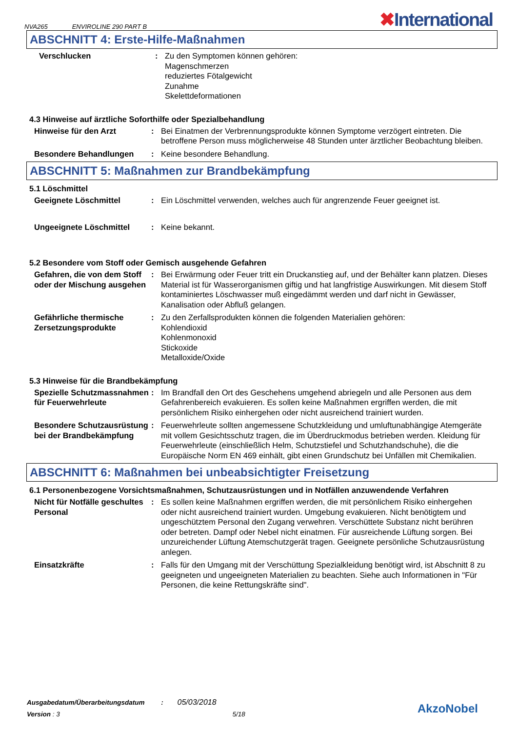NVA265 ENVIROLINE 290 PART B
✖International
ABSCHNITT 4: Erste-Hilfe-Maßnahmen
Verschlucken : Zu den Symptomen können gehören:
Magenschmerzen
reduziertes Fötalgewicht
Zunahme
Skelettdeformationen
4.3 Hinweise auf ärztliche Soforthilfe oder Spezialbehandlung
Hinweise für den Arzt : Bei Einatmen der Verbrennungsprodukte können Symptome verzögert eintreten. Die betroffene Person muss möglicherweise 48 Stunden unter ärztlicher Beobachtung bleiben.
Besondere Behandlungen : Keine besondere Behandlung.
ABSCHNITT 5: Maßnahmen zur Brandbekämpfung
5.1 Löschmittel
Geeignete Löschmittel : Ein Löschmittel verwenden, welches auch für angrenzende Feuer geeignet ist.
Ungeeignete Löschmittel : Keine bekannt.
5.2 Besondere vom Stoff oder Gemisch ausgehende Gefahren
Gefahren, die von dem Stoff oder der Mischung ausgehen
: Bei Erwärmung oder Feuer tritt ein Druckanstieg auf, und der Behälter kann platzen. Dieses Material ist für Wasserorganismen giftig und hat langfristige Auswirkungen. Mit diesem Stoff kontaminiertes Löschwasser muß eingedämmt werden und darf nicht in Gewässer, Kanalisation oder Abfluß gelangen.
Gefährliche thermische Zersetzungsprodukte
: Zu den Zerfallsprodukten können die folgenden Materialien gehören:
Kohlendioxid
Kohlenmonoxid
Stickoxide
Metalloxide/Oxide
5.3 Hinweise für die Brandbekämpfung
Spezielle Schutzmassnahmen für Feuerwehrleute
: Im Brandfall den Ort des Geschehens umgehend abriegeln und alle Personen aus dem Gefahrenbereich evakuieren. Es sollen keine Maßnahmen ergriffen werden, die mit persönlichem Risiko einhergehen oder nicht ausreichend trainiert wurden.
Besondere Schutzausrüstung bei der Brandbekämpfung
: Feuerwehrleute sollten angemessene Schutzkleidung und umluftunabhängige Atemgeräte mit vollem Gesichtsschutz tragen, die im Überdruckmodus betrieben werden. Kleidung für Feuerwehrleute (einschließlich Helm, Schutzstiefel und Schutzhandschuhe), die die Europäische Norm EN 469 einhält, gibt einen Grundschutz bei Unfällen mit Chemikalien.
ABSCHNITT 6: Maßnahmen bei unbeabsichtigter Freisetzung
6.1 Personenbezogene Vorsichtsmaßnahmen, Schutzausrüstungen und in Notfällen anzuwendende Verfahren
Nicht für Notfälle geschultes Personal
: Es sollen keine Maßnahmen ergriffen werden, die mit persönlichem Risiko einhergehen oder nicht ausreichend trainiert wurden. Umgebung evakuieren. Nicht benötigtem und ungeschütztem Personal den Zugang verwehren. Verschüttete Substanz nicht berühren oder betreten. Dampf oder Nebel nicht einatmen. Für ausreichende Lüftung sorgen. Bei unzureichender Lüftung Atemschutzgerät tragen. Geeignete persönliche Schutzausrüstung anlegen.
Einsatzkräfte : Falls für den Umgang mit der Verschüttung Spezialkleidung benötigt wird, ist Abschnitt 8 zu geeigneten und ungeeigneten Materialien zu beachten. Siehe auch Informationen in "Für Personen, die keine Rettungskräfte sind".
Ausgabedatum/Überarbeitungsdatum : 05/03/2018
Version : 3 5/18
AkzoNobel